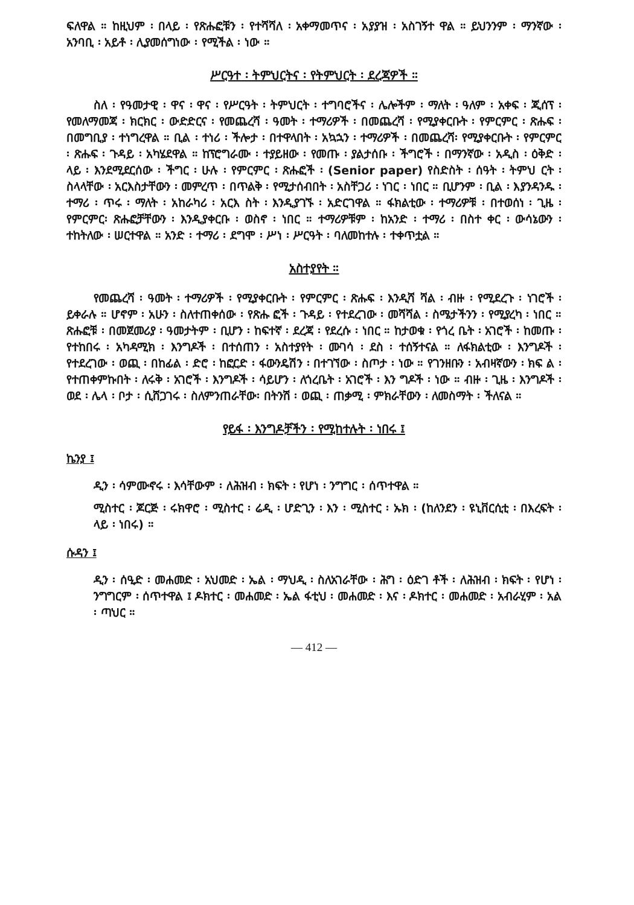ፍለዋል ። ከዚህም ፡ በላይ ፡ የጽሑፎቹን ፡ የተሻሻለ ፡ አቀማመጥና ፡ አያያዝ ፡ አስገኝተ ዋል ። ይህንንም ፡ ማንኛው ፡ አንባቢ ፡ አይቶ ፡ ሊያመሰግነው ፡ የሚችል ፡ ነው ።
ሥርዓተ ፡ ትምህርትና ፡ የትምህርት ፡ ደረጃዎች ።
ስለ ፡ የዓመታዊ ፡ ዋና ፡ ዋና ፡ የሥርዓት ፡ ትምህርት ፡ ተግባሮችና ፡ ሌሎችም ፡ ማለት ፡ ዓለም ፡ አቀፍ ፡ ጂሰፕ ፡ የመለማመጃ ፡ ክርክር ፡ ውድድርና ፡ የመጨረሻ ፡ ዓመት ፡ ተማሪዎች ፡ በመጨረሻ ፡ የሚያቀርቡት ፡ የምርምር ፡ ጽሑፍ ፡ በመግቢያ ፡ ተነግረዋል ። ቢል ፡ ተነሪ ፡ ችሎታ ፡ በተዋላበት ፡ አኳኋን ፡ ተማሪዎች ፡ በመጨረሻ፡ የሚያቀርቡት ፡ የምርምር ፡ ጽሑፍ ፡ ጉዳይ ፡ አካሄደዋል ። ከፕሮግራሙ ፡ ተያይዘው ፡ የመጡ ፡ ያልታሰቡ ፡ ችግሮች ፡ በማንኛው ፡ አዲስ ፡ ዕቅድ ፡ ላይ ፡ እንደሚደርሰው ፡ ችግር ፡ ሁሉ ፡ የምርምር ፡ ጽሑፎች ፡ (Senior paper) የስድስት ፡ ሰዓት ፡ ትምህ ርት ፡ ስላላቸው ፡ አርእስታቸውን ፡ መምረጥ ፡ በጥልቅ ፡ የሚታሰብበት ፡ አስቸጋሪ ፡ ነገር ፡ ነበር ። ቢሆንም ፡ ቢል ፡ እያንዳንዱ ፡ ተማሪ ፡ ጥሩ ፡ ማለት ፡ አከራካሪ ፡ አርእ ስት ፡ እንዲያገኙ ፡ አድርገዋል ። ፋክልቲው ፡ ተማሪዎቹ ፡ በተወሰነ ፡ ጊዜ ፡ የምርምር፡ ጽሑፎቻቸውን ፡ እንዲያቀርቡ ፡ ወስኖ ፡ ነበር ። ተማሪዎቹም ፡ ከአንድ ፡ ተማሪ ፡ በስተ ቀር ፡ ውሳኔውን ፡ ተከትለው ፡ ሠርተዋል ። አንድ ፡ ተማሪ ፡ ደግሞ ፡ ሥነ ፡ ሥርዓት ፡ ባለመከተሉ ፡ ተቀጥቷል ።
አስተያየት ።
የመጨረሻ ፡ ዓመት ፡ ተማሪዎች ፡ የሚያቀርቡት ፡ የምርምር ፡ ጽሑፍ ፡ እንዲሻ ሻል ፡ ብዙ ፡ የሚደረጉ ፡ ነገሮች ፡ ይቀራሉ ። ሆኖም ፡ አሁን ፡ ስለተጠቀሰው ፡ የጽሑ ፎች ፡ ጉዳይ ፡ የተደረገው ፡ መሻሻል ፡ ስሜታችንን ፡ የሚያረካ ፡ ነበር ። ጽሑፎቹ ፡ በመጀመሪያ ፡ ዓመታትም ፡ ቢሆን ፡ ከፍተኛ ፡ ደረጃ ፡ የደረሱ ፡ ነበር ። ከታወቁ ፡ የጎረ ቤት ፡ አገሮች ፡ ከመጡ ፡ የተከበሩ ፡ አካዳሚክ ፡ እንግዶች ፡ በተሰጠን ፡ አስተያየት ፡ ሙገሳ ፡ ደስ ፡ ተሰኝተናል ። ለፋክልቲው ፡ እንግዶች ፡ የተደረገው ፡ ወጪ ፡ በከፊል ፡ ድሮ ፡ ከፎርድ ፡ ፋውንዴሽን ፡ በተገኘው ፡ ስጦታ ፡ ነው ። የገንዘቡን ፡ አብዛኛውን ፡ ክፍ ል ፡ የተጠቀምኩበት ፡ ለሩቅ ፡ አገሮች ፡ እንግዶች ፡ ሳይሆን ፡ ለጎረቤት ፡ አገሮች ፡ እን ግዶች ፡ ነው ። ብዙ ፡ ጊዜ ፡ እንግዶች ፡ ወደ ፡ ሌላ ፡ ቦታ ፡ ሲሸጋገሩ ፡ ስለምንጠራቸው፡ በትንሽ ፡ ወጪ ፡ ጠቃሚ ፡ ምክራቸውን ፡ ለመስማት ፡ ችለናል ።
የይፋ ፡ እንግዶቻችን ፡ የሚከተሉት ፡ ነበሩ ፤
ኬንያ ፤
ዲን ፡ ሳምሙኖሩ ፡ እሳቸውም ፡ ለሕዝብ ፡ ክፍት ፡ የሆነ ፡ ንግግር ፡ ሰጥተዋል ።
ሚስተር ፡ ጆርጅ ፡ ሩክዋሮ ፡ ሚስተር ፡ ሬዲ ፡ ሆድጊን ፡ እን ፡ ሚስተር ፡ ኡክ ፡ (ከለንደን ፡ ዩኒቨርሲቲ ፡ በእረፍት ፡ ላይ ፡ ነበሩ) ።
ሱዳን ፤
ዲን ፡ ሰዒድ ፡ መሐመድ ፡ አህመድ ፡ ኤል ፡ ማህዲ ፡ ስለአገራቸው ፡ ሕግ ፡ ዕድገ ቶች ፡ ለሕዝብ ፡ ክፍት ፡ የሆነ ፡ ንግግርም ፡ ሰጥተዋል ፤ ዶክተር ፡ መሐመድ ፡ ኤል ፋቲህ ፡ መሐመድ ፡ እና ፡ ዶክተር ፡ መሐመድ ፡ አብራሂም ፡ አል ፡ ጣህር ።
— 412 —